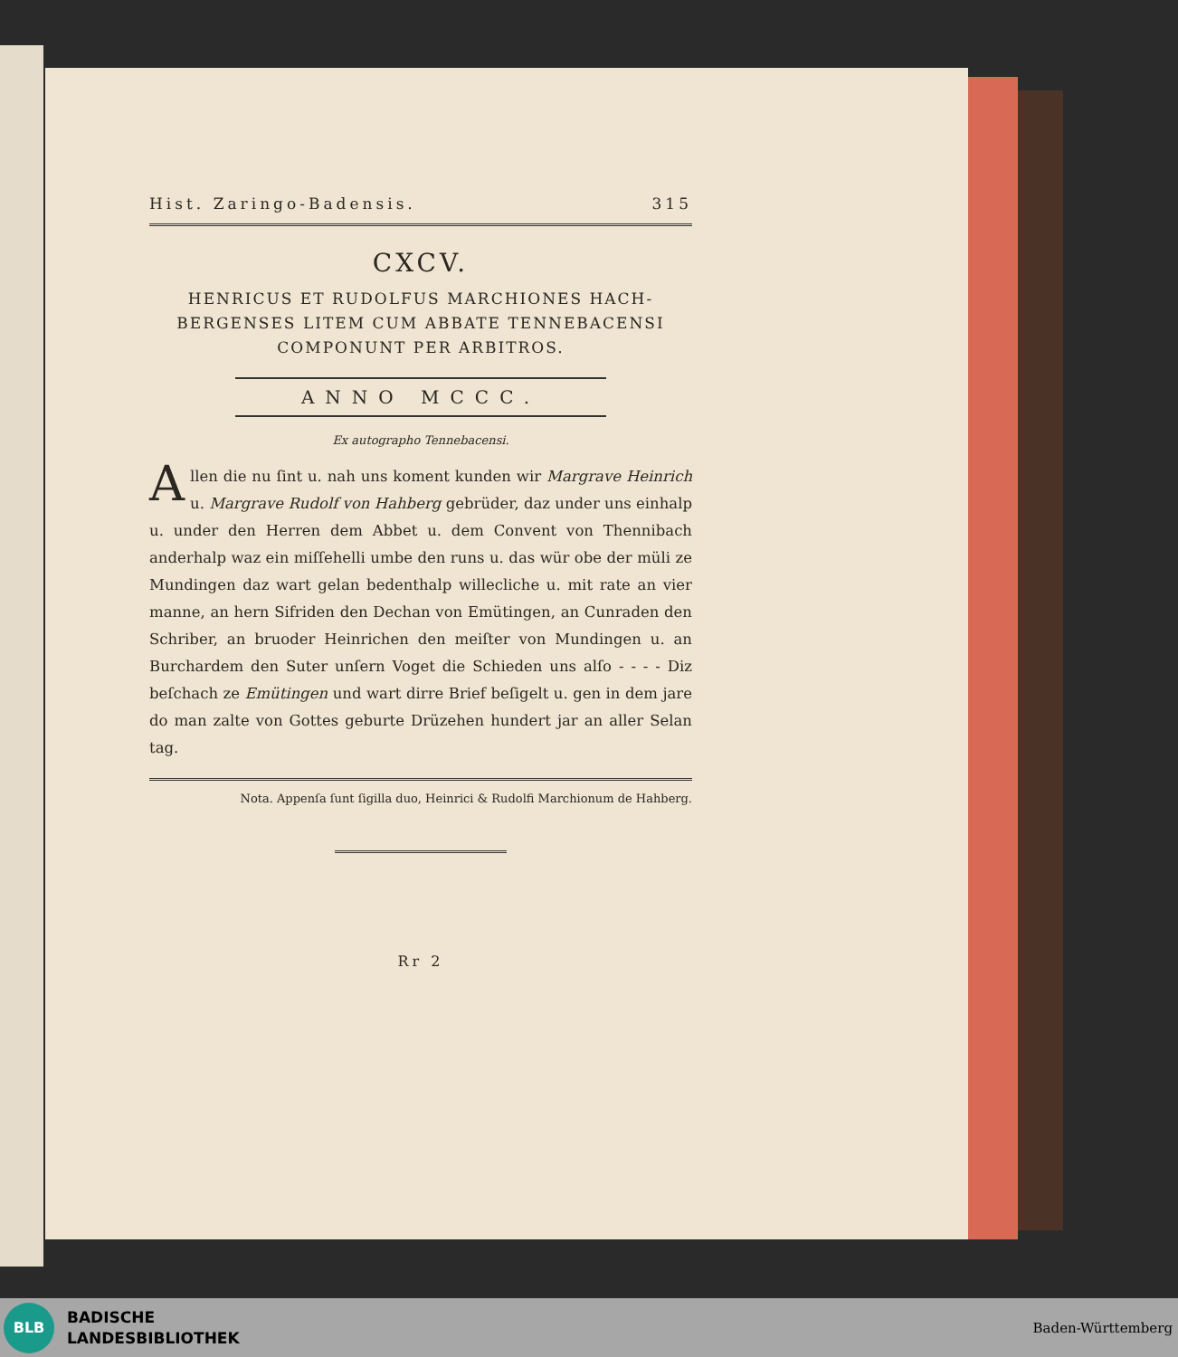Hist. Zaringo-Badensis. 315
CXCV.
HENRICUS ET RUDOLFUS MARCHIONES HACH-
BERGENSES LITEM CUM ABBATE TENNEBACENSI
COMPONUNT PER ARBITROS.
ANNO MCCC.
Ex autographo Tennebacensi.
Allen die nu ſint u. nah uns koment kunden wir Margrave Heinrich u. Margrave Rudolf von Hahberg gebrüder, daz under uns einhalp u. under den Herren dem Abbet u. dem Convent von Thennibach anderhalp waz ein miſſehelli umbe den runs u. das wür obe der müli ze Mundingen daz wart gelan bedenthalp willecliche u. mit rate an vier manne, an hern Sifriden den Dechan von Emütingen, an Cunraden den Schriber, an bruoder Heinrichen den meiſter von Mundingen u. an Burchardem den Suter unſern Voget die Schieden uns alſo - - - - Diz beſchach ze Emütingen und wart dirre Brief beſigelt u. gen in dem jare do man zalte von Gottes geburte Drüzehen hundert jar an aller Selan tag.
Nota. Appenſa ſunt ſigilla duo, Heinrici & Rudolfi Marchionum de Hahberg.
Rr 2
BLB
BADISCHE
LANDESBIBLIOTHEK
Baden-Württemberg